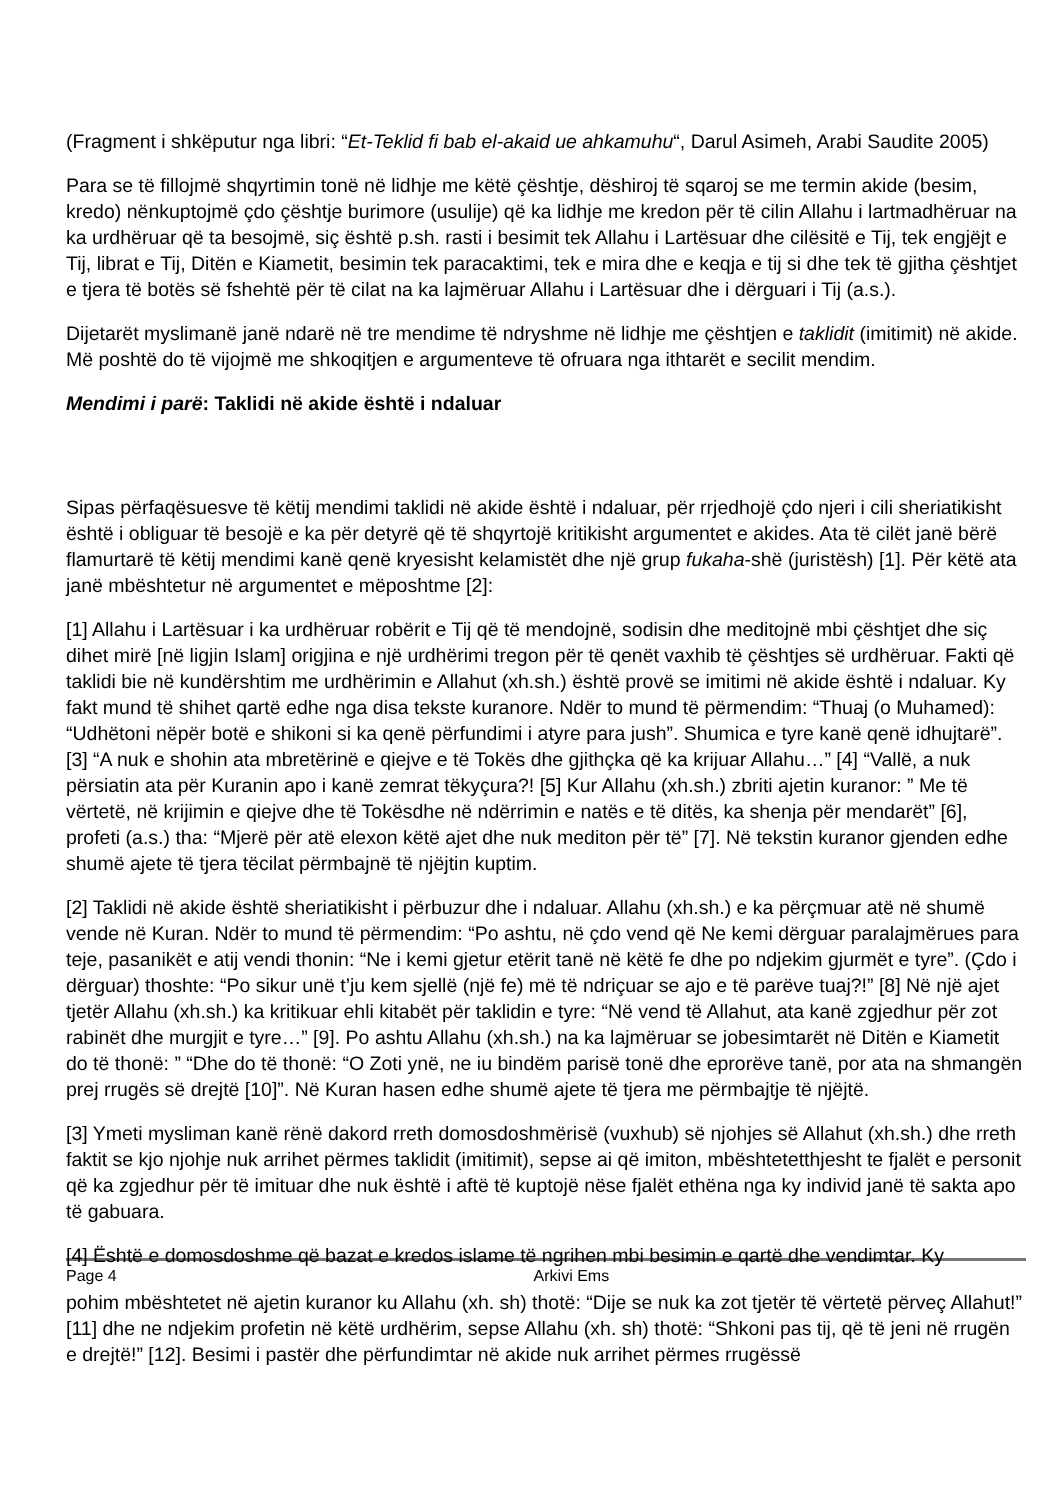(Fragment i shkëputur nga libri: “Et-Teklid fi bab el-akaid ue ahkamuhu“, Darul Asimeh, Arabi Saudite 2005)
Para se të fillojmë shqyrtimin tonë në lidhje me këtë çështje, dëshiroj të sqaroj se me termin akide (besim, kredo) nënkuptojmë çdo çështje burimore (usulije) që ka lidhje me kredon për të cilin Allahu i lartmadhëruar na ka urdhëruar që ta besojmë, siç është p.sh. rasti i besimit tek Allahu i Lartësuar dhe cilësitë e Tij, tek engjëjt e Tij, librat e Tij, Ditën e Kiametit, besimin tek paracaktimi, tek e mira dhe e keqja e tij si dhe tek të gjitha çështjet e tjera të botës së fshehtë për të cilat na ka lajmëruar Allahu i Lartësuar dhe i dërguari i Tij (a.s.).
Dijetarët myslimanë janë ndarë në tre mendime të ndryshme në lidhje me çështjen e taklidit (imitimit) në akide. Më poshtë do të vijojmë me shkoqitjen e argumenteve të ofruara nga ithtarët e secilit mendim.
Mendimi i parë: Taklidi në akide është i ndaluar
Sipas përfaqësuesve të këtij mendimi taklidi në akide është i ndaluar, për rrjedhojë çdo njeri i cili sheriatikisht është i obliguar të besojë e ka për detyrë që të shqyrtojë kritikisht argumentet e akides. Ata të cilët janë bërë flamurtarë të këtij mendimi kanë qenë kryesisht kelamistët dhe një grup fukaha-shë (juristësh) [1]. Për këtë ata janë mbështetur në argumentet e mëposhtme [2]:
[1] Allahu i Lartësuar i ka urdhëruar robërit e Tij që të mendojnë, sodisin dhe meditojnë mbi çështjet dhe siç dihet mirë [në ligjin Islam] origjina e një urdhërimi tregon për të qenët vaxhib të çështjes së urdhëruar. Fakti që taklidi bie në kundërshtim me urdhërimin e Allahut (xh.sh.) është provë se imitimi në akide është i ndaluar. Ky fakt mund të shihet qartë edhe nga disa tekste kuranore. Ndër to mund të përmendim: “Thuaj (o Muhamed): “Udhëtoni nëpër botë e shikoni si ka qenë përfundimi i atyre para jush”. Shumica e tyre kanë qenë idhujtarë”. [3] “A nuk e shohin ata mbretërinë e qiejve e të Tokës dhe gjithçka që ka krijuar Allahu…” [4] “Vallë, a nuk përsiatin ata për Kuranin apo i kanë zemrat tëkyçura?! [5] Kur Allahu (xh.sh.) zbriti ajetin kuranor: ” Me të vërtetë, në krijimin e qiejve dhe të Tokësdhe në ndërrimin e natës e të ditës, ka shenja për mendarët” [6], profeti (a.s.) tha: “Mjerë për atë elexon këtë ajet dhe nuk mediton për të” [7]. Në tekstin kuranor gjenden edhe shumë ajete të tjera tëcilat përmbajnë të njëjtin kuptim.
[2] Taklidi në akide është sheriatikisht i përbuzur dhe i ndaluar. Allahu (xh.sh.) e ka përçmuar atë në shumë vende në Kuran. Ndër to mund të përmendim: “Po ashtu, në çdo vend që Ne kemi dërguar paralajmërues para teje, pasanikët e atij vendi thonin: “Ne i kemi gjetur etërit tanë në këtë fe dhe po ndjekim gjurmët e tyre”. (Çdo i dërguar) thoshte: “Po sikur unë t’ju kem sjellë (një fe) më të ndriçuar se ajo e të parëve tuaj?!” [8] Në një ajet tjetër Allahu (xh.sh.) ka kritikuar ehli kitabët për taklidin e tyre: “Në vend të Allahut, ata kanë zgjedhur për zot rabinët dhe murgjit e tyre…” [9]. Po ashtu Allahu (xh.sh.) na ka lajmëruar se jobesimtarët në Ditën e Kiametit do të thonë: ” “Dhe do të thonë: “O Zoti ynë, ne iu bindëm parisë tonë dhe eprorëve tanë, por ata na shmangën prej rrugës së drejtë [10]”. Në Kuran hasen edhe shumë ajete të tjera me përmbajtje të njëjtë.
[3] Ymeti mysliman kanë rënë dakord rreth domosdoshmërisë (vuxhub) së njohjes së Allahut (xh.sh.) dhe rreth faktit se kjo njohje nuk arrihet përmes taklidit (imitimit), sepse ai që imiton, mbështetetthjesht te fjalët e personit që ka zgjedhur për të imituar dhe nuk është i aftë të kuptojë nëse fjalët ethëna nga ky individ janë të sakta apo të gabuara.
[4] Është e domosdoshme që bazat e kredos islame të ngrihen mbi besimin e qartë dhe vendimtar. Ky
Page 4 Arkivi Ems
pohim mbështetet në ajetin kuranor ku Allahu (xh. sh) thotë: “Dije se nuk ka zot tjetër të vërtetë përveç Allahut!” [11] dhe ne ndjekim profetin në këtë urdhërim, sepse Allahu (xh. sh) thotë: “Shkoni pas tij, që të jeni në rrugën e drejtë!” [12]. Besimi i pastër dhe përfundimtar në akide nuk arrihet përmes rrugëssë